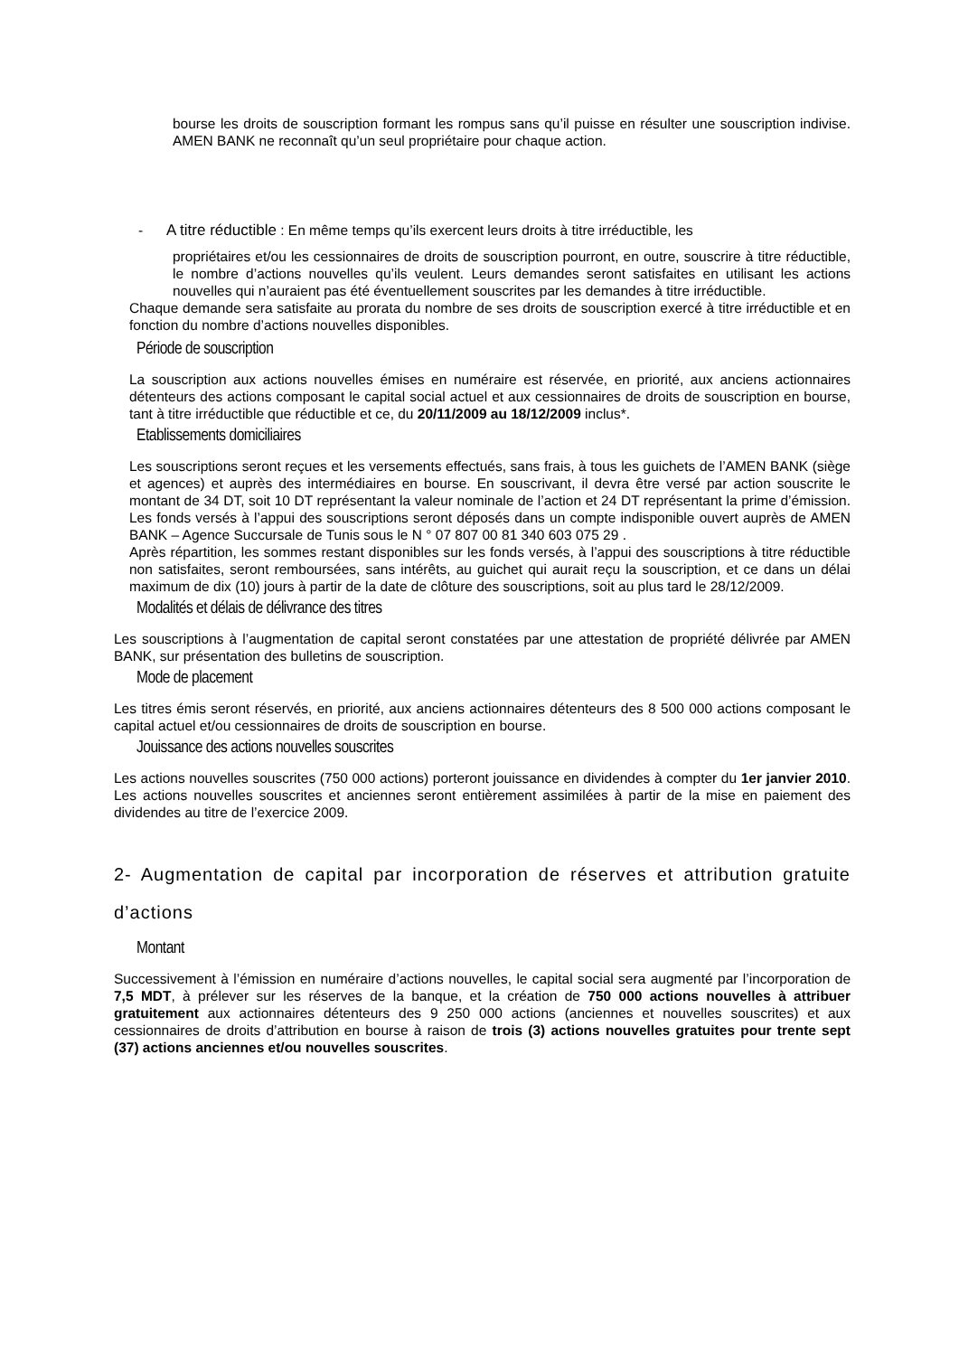bourse les droits de souscription formant les rompus sans qu’il puisse en résulter une souscription indivise. AMEN BANK ne reconnaît qu’un seul propriétaire pour chaque action.
- A titre réductible : En même temps qu’ils exercent leurs droits à titre irréductible, les
propriétaires et/ou les cessionnaires de droits de souscription pourront, en outre, souscrire à titre réductible, le nombre d’actions nouvelles qu’ils veulent. Leurs demandes seront satisfaites en utilisant les actions nouvelles qui n’auraient pas été éventuellement souscrites par les demandes à titre irréductible.
Chaque demande sera satisfaite au prorata du nombre de ses droits de souscription exercé à titre irréductible et en fonction du nombre d’actions nouvelles disponibles.
Période de souscription
La souscription aux actions nouvelles émises en numéraire est réservée, en priorité, aux anciens actionnaires détenteurs des actions composant le capital social actuel et aux cessionnaires de droits de souscription en bourse, tant à titre irréductible que réductible et ce, du 20/11/2009 au 18/12/2009 inclus*.
Etablissements domiciliaires
Les souscriptions seront reçues et les versements effectués, sans frais, à tous les guichets de l’AMEN BANK (siège et agences) et auprès des intermédiaires en bourse. En souscrivant, il devra être versé par action souscrite le montant de 34 DT, soit 10 DT représentant la valeur nominale de l’action et 24 DT représentant la prime d’émission. Les fonds versés à l’appui des souscriptions seront déposés dans un compte indisponible ouvert auprès de AMEN BANK – Agence Succursale de Tunis sous le N ° 07 807 00 81 340 603 075 29 .
Après répartition, les sommes restant disponibles sur les fonds versés, à l’appui des souscriptions à titre réductible non satisfaites, seront remboursées, sans intérêts, au guichet qui aurait reçu la souscription, et ce dans un délai maximum de dix (10) jours à partir de la date de clôture des souscriptions, soit au plus tard le 28/12/2009.
Modalités et délais de délivrance des titres
Les souscriptions à l’augmentation de capital seront constatées par une attestation de propriété délivrée par AMEN BANK, sur présentation des bulletins de souscription.
Mode de placement
Les titres émis seront réservés, en priorité, aux anciens actionnaires détenteurs des 8 500 000 actions composant le capital actuel et/ou cessionnaires de droits de souscription en bourse.
Jouissance des actions nouvelles souscrites
Les actions nouvelles souscrites (750 000 actions) porteront jouissance en dividendes à compter du 1er janvier 2010. Les actions nouvelles souscrites et anciennes seront entièrement assimilées à partir de la mise en paiement des dividendes au titre de l’exercice 2009.
2- Augmentation de capital par incorporation de réserves et attribution gratuite d’actions
Montant
Successivement à l’émission en numéraire d’actions nouvelles, le capital social sera augmenté par l’incorporation de 7,5 MDT, à prélever sur les réserves de la banque, et la création de 750 000 actions nouvelles à attribuer gratuitement aux actionnaires détenteurs des 9 250 000 actions (anciennes et nouvelles souscrites) et aux cessionnaires de droits d’attribution en bourse à raison de trois (3) actions nouvelles gratuites pour trente sept (37) actions anciennes et/ou nouvelles souscrites.